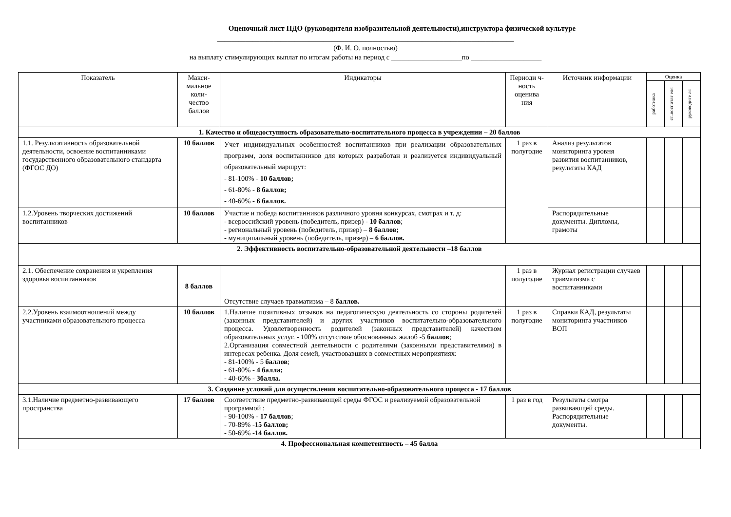Оценочный лист ПДО (руководителя изобразительной деятельности),инструктора физической культуре
____________________________________________________________________________________
(Ф. И. О. полностью)
на выплату стимулирующих выплат по итогам работы на период с ____________________по ____________________
| Показатель | Макси- мальное коли- чество баллов | Индикаторы | Периоди ч-ность оценива ния | Источник информации | Оценка | | |
| --- | --- | --- | --- | --- | --- | --- | --- |
| | | | | | работника | ст..воспитат еля | руководите ля |
| 1. Качество и общедоступность образовательно-воспитательного процесса в учреждении – 20 баллов | | | | | | | |
| 1.1. Результативность образовательной деятельности, освоение воспитанниками государственного образовательного стандарта (ФГОС ДО) | 10 баллов | Учет индивидуальных особенностей воспитанников при реализации образовательных программ, доля воспитанников для которых разработан и реализуется индивидуальный образовательный маршрут: - 81-100% - 10 баллов; - 61-80% - 8 баллов; - 40-60% - 6 баллов. | 1 раз в полугодие | Анализ результатов мониторинга уровня развития воспитанников, результаты КАД | | | |
| 1.2.Уровень творческих достижений воспитанников | 10 баллов | Участие и победа воспитанников различного уровня конкурсах, смотрах и т. д: - всероссийский уровень (победитель, призер) - 10 баллов ; - региональный уровень (победитель, призер) – 8 баллов; - муниципальный уровень (победитель, призер) – 6 баллов. | | Распорядительные документы. Дипломы, грамоты | | | |
| 2. Эффективность воспитательно-образовательной деятельности –18 баллов | | | | | | | |
| 2.1. Обеспечение сохранения и укрепления здоровья воспитанников | 8 баллов | Отсутствие случаев травматизма – 8 баллов. | 1 раз в полугодие | Журнал регистрации случаев травматизма с воспитанниками | | | |
| 2.2.Уровень взаимоотношений между участниками образовательного процесса | 10 баллов | 1.Наличие позитивных отзывов на педагогическую деятельность со стороны родителей (законных представителей) и других участников воспитательно-образовательного процесса. Удовлетворенность родителей (законных представителей) качеством образовательных услуг. - 100% отсутствие обоснованных жалоб -5 баллов ; 2.Организация совместной деятельности с родителями (законными представителями) в интересах ребенка. Доля семей, участвовавших в совместных мероприятиях: - 81-100% - 5 баллов ; - 61-80% - 4 балла; - 40-60% - 3балла. | 1 раз в полугодие | Справки КАД, результаты мониторинга участников ВОП | | | |
| 3. Создание условий для осуществления воспитательно-образовательного процесса - 17 баллов | | | | | | | |
| 3.1.Наличие предметно-развивающего пространства | 17 баллов | Соответствие предметно-развивающей среды ФГОС и реализуемой образовательной программой : - 90-100% - 17 баллов ; - 70-89% -1 5 баллов; - 50-69% -1 4 баллов. | 1 раз в год | Результаты смотра развивающей среды. Распорядительные документы. | | | |
| 4. Профессиональная компетентность – 45 балла | | | | | | | |